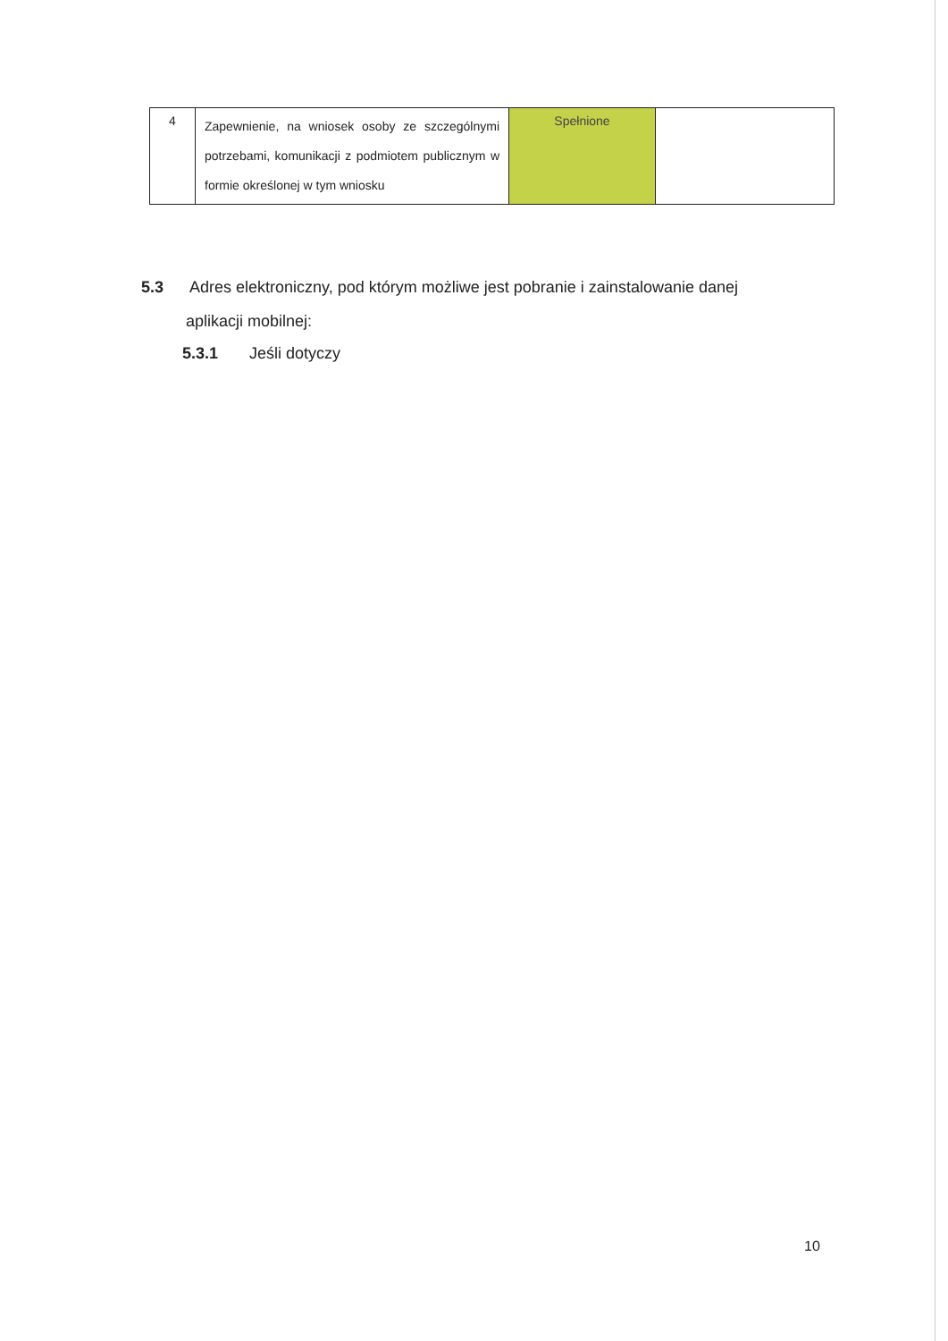| 4 | Zapewnienie, na wniosek osoby ze szczególnymi potrzebami, komunikacji z podmiotem publicznym w formie określonej w tym wniosku | Spełnione | |
5.3 Adres elektroniczny, pod którym możliwe jest pobranie i zainstalowanie danej
aplikacji mobilnej:
5.3.1 Jeśli dotyczy
10